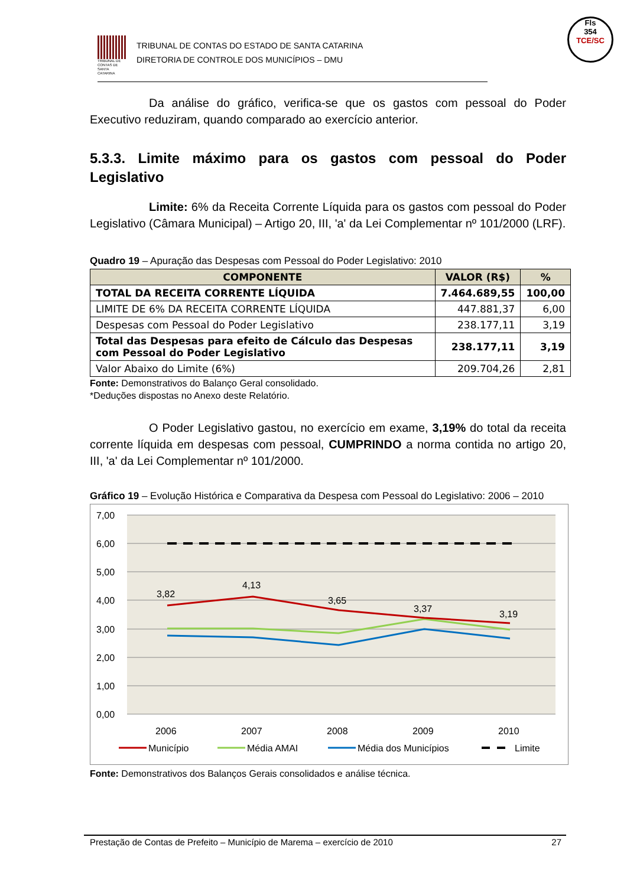TRIBUNAL DE CONTAS DE SANTA CATARINA
TRIBUNAL DE CONTAS DO ESTADO DE SANTA CATARINA
DIRETORIA DE CONTROLE DOS MUNICÍPIOS – DMU
Fls
354
TCE/SC
Da análise do gráfico, verifica-se que os gastos com pessoal do Poder Executivo reduziram, quando comparado ao exercício anterior.
5.3.3. Limite máximo para os gastos com pessoal do Poder Legislativo
Limite: 6% da Receita Corrente Líquida para os gastos com pessoal do Poder Legislativo (Câmara Municipal) – Artigo 20, III, 'a' da Lei Complementar nº 101/2000 (LRF).
Quadro 19 – Apuração das Despesas com Pessoal do Poder Legislativo: 2010
| COMPONENTE | VALOR (R$) | % |
| --- | --- | --- |
| TOTAL DA RECEITA CORRENTE LÍQUIDA | 7.464.689,55 | 100,00 |
| LIMITE DE 6% DA RECEITA CORRENTE LÍQUIDA | 447.881,37 | 6,00 |
| Despesas com Pessoal do Poder Legislativo | 238.177,11 | 3,19 |
| Total das Despesas para efeito de Cálculo das Despesas com Pessoal do Poder Legislativo | 238.177,11 | 3,19 |
| Valor Abaixo do Limite (6%) | 209.704,26 | 2,81 |
Fonte: Demonstrativos do Balanço Geral consolidado.
*Deduções dispostas no Anexo deste Relatório.
O Poder Legislativo gastou, no exercício em exame, 3,19% do total da receita corrente líquida em despesas com pessoal, CUMPRINDO a norma contida no artigo 20, III, 'a' da Lei Complementar nº 101/2000.
Gráfico 19 – Evolução Histórica e Comparativa da Despesa com Pessoal do Legislativo: 2006 – 2010
7,00
6,00
5,00
4,00
3,00
2,00
1,00
0,00
3,82
4,13
3,65
3,37
3,19
2006
2007
2008
2009
2010
Município
Média AMAI
Média dos Municípios
Limite
Fonte: Demonstrativos dos Balanços Gerais consolidados e análise técnica.
Prestação de Contas de Prefeito – Município de Marema – exercício de 2010 27